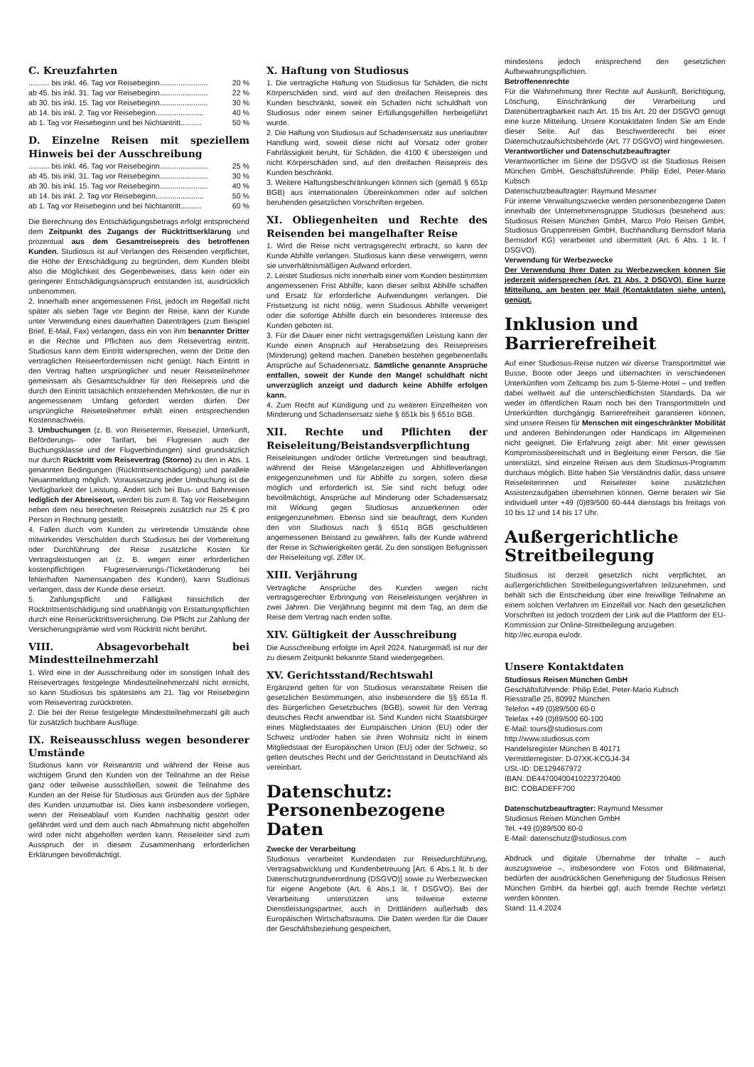C. Kreuzfahrten
.......... bis inkl. 46. Tag vor Reisebeginn....................... 20 %
ab 45. bis inkl. 31. Tag vor Reisebeginn....................... 22 %
ab 30. bis inkl. 15. Tag vor Reisebeginn....................... 30 %
ab 14. bis inkl. 2. Tag vor Reisebeginn....................... 40 %
ab 1. Tag vor Reisebeginn und bei Nichtantritt.......... 50 %
D. Einzelne Reisen mit speziellem Hinweis bei der Ausschreibung
.......... bis inkl. 46. Tag vor Reisebeginn....................... 25 %
ab 45. bis inkl. 31. Tag vor Reisebeginn....................... 30 %
ab 30. bis inkl. 15. Tag vor Reisebeginn....................... 40 %
ab 14. bis inkl. 2. Tag vor Reisebeginn....................... 50 %
ab 1. Tag vor Reisebeginn und bei Nichtantritt.......... 60 %
Die Berechnung des Entschädigungsbetrags erfolgt entsprechend dem Zeitpunkt des Zugangs der Rücktrittserklärung und prozentual aus dem Gesamtreisepreis des betroffenen Kunden. Studiosus ist auf Verlangen des Reisenden verpflichtet, die Höhe der Entschädigung zu begründen, dem Kunden bleibt also die Möglichkeit des Gegenbeweises, dass kein oder ein geringerer Entschädigungsanspruch entstanden ist, ausdrücklich unbenommen.
2. Innerhalb einer angemessenen Frist, jedoch im Regelfall nicht später als sieben Tage vor Beginn der Reise, kann der Kunde unter Verwendung eines dauerhaften Datenträgers (zum Beispiel Brief, E-Mail, Fax) verlangen, dass ein von ihm benannter Dritter in die Rechte und Pflichten aus dem Reisevertrag eintritt. Studiosus kann dem Eintritt widersprechen, wenn der Dritte den vertraglichen Reiseerfordernissen nicht genügt. Nach Eintritt in den Vertrag haften ursprünglicher und neuer Reiseteilnehmer gemeinsam als Gesamtschuldner für den Reisepreis und die durch den Eintritt tatsächlich entstehenden Mehrkosten, die nur in angemessenem Umfang gefordert werden dürfen. Der ursprüngliche Reiseteilnehmer erhält einen entsprechenden Kostennachweis.
3. Umbuchungen (z. B. von Reisetermin, Reiseziel, Unterkunft, Beförderungs- oder Tarifart, bei Flugreisen auch der Buchungsklasse und der Flugverbindungen) sind grundsätzlich nur durch Rücktritt vom Reisevertrag (Storno) zu den in Abs. 1 genannten Bedingungen (Rücktrittsentschädigung) und parallele Neuanmeldung möglich. Voraussetzung jeder Umbuchung ist die Verfügbarkeit der Leistung. Ändert sich bei Bus- und Bahnreisen lediglich der Abreiseort, werden bis zum 8. Tag vor Reisebeginn neben dem neu berechneten Reisepreis zusätzlich nur 25 € pro Person in Rechnung gestellt.
4. Fallen durch vom Kunden zu vertretende Umstände ohne mitwirkendes Verschulden durch Studiosus bei der Vorbereitung oder Durchführung der Reise zusätzliche Kosten für Vertragsleistungen an (z. B. wegen einer erforderlichen kostenpflichtigen Flugreservierungs-/Ticketänderung bei fehlerhaften Namensangaben des Kunden), kann Studiosus verlangen, dass der Kunde diese ersetzt.
5. Zahlungspflicht und Fälligkeit hinsichtlich der Rücktrittsentschädigung sind unabhängig von Erstattungspflichten durch eine Reiserücktrittsversicherung. Die Pflicht zur Zahlung der Versicherungsprämie wird vom Rücktritt nicht berührt.
VIII. Absagevorbehalt bei Mindestteilnehmerzahl
1. Wird eine in der Ausschreibung oder im sonstigen Inhalt des Reisevertrages festgelegte Mindestteilnehmerzahl nicht erreicht, so kann Studiosus bis spätestens am 21. Tag vor Reisebeginn vom Reisevertrag zurücktreten.
2. Die bei der Reise festgelegte Mindestteilnehmerzahl gilt auch für zusätzlich buchbare Ausflüge.
IX. Reiseausschluss wegen besonderer Umstände
Studiosus kann vor Reiseantritt und während der Reise aus wichtigem Grund den Kunden von der Teilnahme an der Reise ganz oder teilweise ausschließen, soweit die Teilnahme des Kunden an der Reise für Studiosus aus Gründen aus der Sphäre des Kunden unzumutbar ist. Dies kann insbesondere vorliegen, wenn der Reiseablauf vom Kunden nachhaltig gestört oder gefährdet wird und dem auch nach Abmahnung nicht abgeholfen wird oder nicht abgeholfen werden kann. Reiseleiter sind zum Ausspruch der in diesem Zusammenhang erforderlichen Erklärungen bevollmächtigt.
X. Haftung von Studiosus
1. Die vertragliche Haftung von Studiosus für Schäden, die nicht Körperschäden sind, wird auf den dreifachen Reisepreis des Kunden beschränkt, soweit ein Schaden nicht schuldhaft von Studiosus oder einem seiner Erfüllungsgehilfen herbeigeführt wurde.
2. Die Haftung von Studiosus auf Schadensersatz aus unerlaubter Handlung wird, soweit diese nicht auf Vorsatz oder grober Fahrlässigkeit beruht, für Schäden, die 4100 € übersteigen und nicht Körperschäden sind, auf den dreifachen Reisepreis des Kunden beschränkt.
3. Weitere Haftungsbeschränkungen können sich (gemäß § 651p BGB) aus internationalen Übereinkommen oder auf solchen beruhenden gesetzlichen Vorschriften ergeben.
XI. Obliegenheiten und Rechte des Reisenden bei mangelhafter Reise
1. Wird die Reise nicht vertragsgerecht erbracht, so kann der Kunde Abhilfe verlangen. Studiosus kann diese verweigern, wenn sie unverhältnismäßigen Aufwand erfordert.
2. Leistet Studiosus nicht innerhalb einer vom Kunden bestimmten angemessenen Frist Abhilfe, kann dieser selbst Abhilfe schaffen und Ersatz für erforderliche Aufwendungen verlangen. Die Fristsetzung ist nicht nötig, wenn Studiosus Abhilfe verweigert oder die sofortige Abhilfe durch ein besonderes Interesse des Kunden geboten ist.
3. Für die Dauer einer nicht vertragsgemäßen Leistung kann der Kunde einen Anspruch auf Herabsetzung des Reisepreises (Minderung) geltend machen. Daneben bestehen gegebenenfalls Ansprüche auf Schadenersatz. Sämtliche genannte Ansprüche entfallen, soweit der Kunde den Mangel schuldhaft nicht unverzüglich anzeigt und dadurch keine Abhilfe erfolgen kann.
4. Zum Recht auf Kündigung und zu weiteren Einzelheiten von Minderung und Schadensersatz siehe § 651k bis § 651o BGB.
XII. Rechte und Pflichten der Reiseleitung/Beistandsverpflichtung
Reiseleitungen und/oder örtliche Vertretungen sind beauftragt, während der Reise Mängelanzeigen und Abhilfeverlangen entgegenzunehmen und für Abhilfe zu sorgen, sofern diese möglich und erforderlich ist. Sie sind nicht befugt oder bevollmächtigt, Ansprüche auf Minderung oder Schadensersatz mit Wirkung gegen Studiosus anzuerkennen oder entgegenzunehmen. Ebenso sind sie beauftragt, dem Kunden den von Studiosus nach § 651q BGB geschuldeten angemessenen Beistand zu gewähren, falls der Kunde während der Reise in Schwierigkeiten gerät. Zu den sonstigen Befugnissen der Reiseleitung vgl. Ziffer IX.
XIII. Verjährung
Vertragliche Ansprüche des Kunden wegen nicht vertragsgerechter Erbringung von Reiseleistungen verjähren in zwei Jahren. Die Verjährung beginnt mit dem Tag, an dem die Reise dem Vertrag nach enden sollte.
XIV. Gültigkeit der Ausschreibung
Die Ausschreibung erfolgte im April 2024. Naturgemäß ist nur der zu diesem Zeitpunkt bekannte Stand wiedergegeben.
XV. Gerichtsstand/Rechtswahl
Ergänzend gelten für von Studiosus veranstaltete Reisen die gesetzlichen Bestimmungen, also insbesondere die §§ 651a ff. des Bürgerlichen Gesetzbuches (BGB), soweit für den Vertrag deutsches Recht anwendbar ist. Sind Kunden nicht Staatsbürger eines Mitgliedstaates der Europäischen Union (EU) oder der Schweiz und/oder haben sie ihren Wohnsitz nicht in einem Mitgliedstaat der Europäischen Union (EU) oder der Schweiz, so gelten deutsches Recht und der Gerichtsstand in Deutschland als vereinbart.
Datenschutz: Personenbezogene Daten
Zwecke der Verarbeitung
Studiosus verarbeitet Kundendaten zur Reisedurchführung, Vertragsabwicklung und Kundenbetreuung [Art. 6 Abs.1 lit. b der Datenschutzgrundverordnung (DSGVO)] sowie zu Werbezwecken für eigene Angebote (Art. 6 Abs.1 lit. f DSGVO). Bei der Verarbeitung unterstützen uns teilweise externe Dienstleistungspartner, auch in Drittländern außerhalb des Europäischen Wirtschaftsraums. Die Daten werden für die Dauer der Geschäftsbeziehung gespeichert,
mindestens jedoch entsprechend den gesetzlichen Aufbewahrungspflichten.
Betroffenenrechte
Für die Wahrnehmung Ihrer Rechte auf Auskunft, Berichtigung, Löschung, Einschränkung der Verarbeitung und Datenübertragbarkeit nach Art. 15 bis Art. 20 der DSGVO genügt eine kurze Mitteilung. Unsere Kontaktdaten finden Sie am Ende dieser Seite. Auf das Beschwerderecht bei einer Datenschutzaufsichtsbehörde (Art. 77 DSGVO) wird hingewiesen.
Verantwortlicher und Datenschutzbeauftragter
Verantwortlicher im Sinne der DSGVO ist die Studiosus Reisen München GmbH, Geschäftsführende: Philip Edel, Peter-Mario Kubsch
Datenschutzbeauftragter: Raymund Messmer
Für interne Verwaltungszwecke werden personenbezogene Daten innerhalb der Unternehmensgruppe Studiosus (bestehend aus: Studiosus Reisen München GmbH, Marco Polo Reisen GmbH, Studiosus Gruppenreisen GmbH, Buchhandlung Bernsdorf Maria Bernsdorf KG) verarbeitet und übermittelt (Art. 6 Abs. 1 lit. f DSGVO).
Verwendung für Werbezwecke
Der Verwendung Ihrer Daten zu Werbezwecken können Sie jederzeit widersprechen (Art. 21 Abs. 2 DSGVO). Eine kurze Mitteilung, am besten per Mail (Kontaktdaten siehe unten), genügt.
Inklusion und Barrierefreiheit
Auf einer Studiosus-Reise nutzen wir diverse Transportmittel wie Busse, Boote oder Jeeps und übernachten in verschiedenen Unterkünften vom Zeltcamp bis zum 5-Sterne-Hotel – und treffen dabei weltweit auf die unterschiedlichsten Standards. Da wir weder im öffentlichen Raum noch bei den Transportmitteln und Unterkünften durchgängig Barrierefreiheit garantieren können, sind unsere Reisen für Menschen mit eingeschränkter Mobilität und anderen Behinderungen oder Handicaps im Allgemeinen nicht geeignet. Die Erfahrung zeigt aber: Mit einer gewissen Kompromissbereitschaft und in Begleitung einer Person, die Sie unterstützt, sind einzelne Reisen aus dem Studiosus-Programm durchaus möglich. Bitte haben Sie Verständnis dafür, dass unsere Reiseleiterinnen und Reiseleiter keine zusätzlichen Assistenzaufgaben übernehmen können. Gerne beraten wir Sie individuell unter +49 (0)89/500 60-444 dienstags bis freitags von 10 bis 12 und 14 bis 17 Uhr.
Außergerichtliche Streitbeilegung
Studiosus ist derzeit gesetzlich nicht verpflichtet, an außergerichtlichen Streitbeilegungsverfahren teilzunehmen, und behält sich die Entscheidung über eine freiwillige Teilnahme an einem solchen Verfahren im Einzelfall vor. Nach den gesetzlichen Vorschriften ist jedoch trotzdem der Link auf die Plattform der EU-Kommission zur Online-Streitbeilegung anzugeben:
http://ec.europa.eu/odr.
Unsere Kontaktdaten
Studiosus Reisen München GmbH
Geschäftsführende: Philip Edel, Peter-Mario Kubsch
Riesstraße 25, 80992 München
Telefon +49 (0)89/500 60-0
Telefax +49 (0)89/500 60-100
E-Mail: tours@studiosus.com
http://www.studiosus.com
Handelsregister München B 40171
Vermittlerregister: D-07XK-KCGJ4-34
USt.-ID: DE129467972
IBAN: DE44700400410223720400
BIC: COBADEFF700
Datenschutzbeauftragter: Raymund Messmer
Studiosus Reisen München GmbH
Tel. +49 (0)89/500 60-0
E-Mail: datenschutz@studiosus.com
Abdruck und digitale Übernahme der Inhalte – auch auszugsweise –, insbesondere von Fotos und Bildmaterial, bedürfen der ausdrücklichen Genehmigung der Studiosus Reisen München GmbH, da hierbei ggf. auch fremde Rechte verletzt werden könnten.
Stand: 11.4.2024